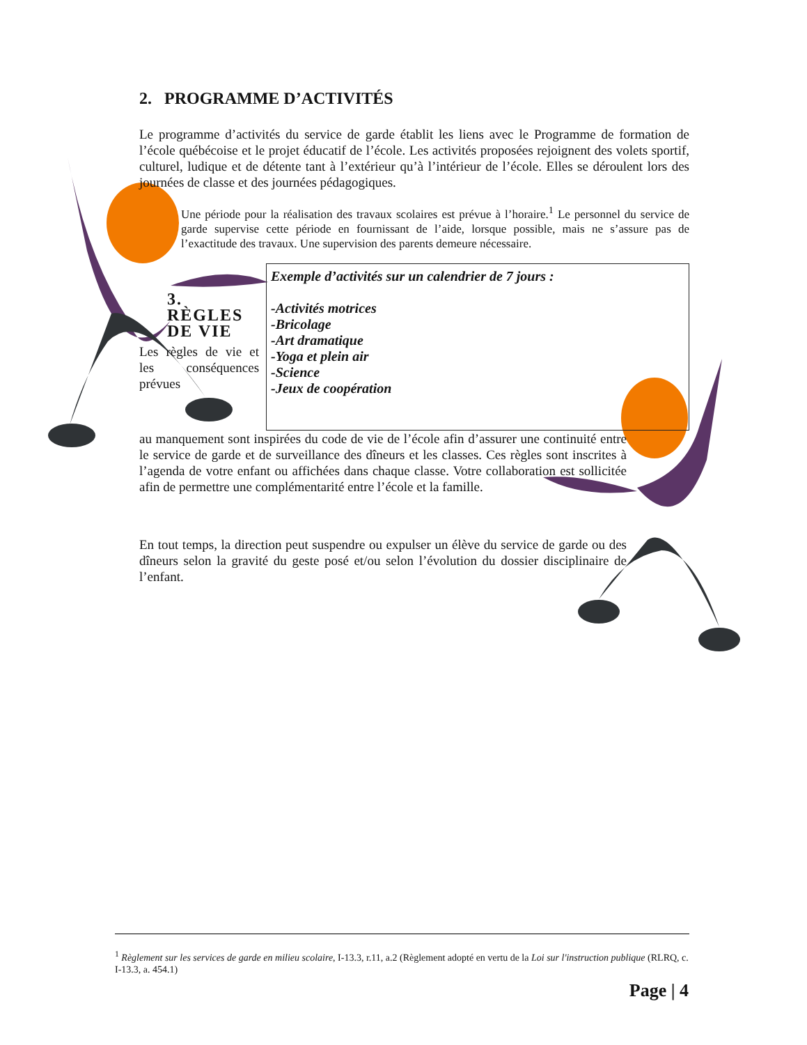2. PROGRAMME D’ACTIVITÉS
Le programme d’activités du service de garde établit les liens avec le Programme de formation de l’école québécoise et le projet éducatif de l’école. Les activités proposées rejoignent des volets sportif, culturel, ludique et de détente tant à l’extérieur qu’à l’intérieur de l’école. Elles se déroulent lors des journées de classe et des journées pédagogiques.
Une période pour la réalisation des travaux scolaires est prévue à l’horaire.<sup>1</sup> Le personnel du service de garde supervise cette période en fournissant de l’aide, lorsque possible, mais ne s’assure pas de l’exactitude des travaux. Une supervision des parents demeure nécessaire.
3. RÈGLES DE VIE
Les règles de vie et les conséquences prévues
Exemple d’activités sur un calendrier de 7 jours :
-Activités motrices
-Bricolage
-Art dramatique
-Yoga et plein air
-Science
-Jeux de coopération
au manquement sont inspirées du code de vie de l’école afin d’assurer une continuité entre le service de garde et de surveillance des dîneurs et les classes. Ces règles sont inscrites à l’agenda de votre enfant ou affichées dans chaque classe. Votre collaboration est sollicitée afin de permettre une complémentarité entre l’école et la famille.
En tout temps, la direction peut suspendre ou expulser un élève du service de garde ou des dîneurs selon la gravité du geste posé et/ou selon l’évolution du dossier disciplinaire de l’enfant.
<sup>1</sup> Règlement sur les services de garde en milieu scolaire, I-13.3, r.11, a.2 (Règlement adopté en vertu de la Loi sur l'instruction publique (RLRQ, c. I-13.3, a. 454.1)
Page | 4